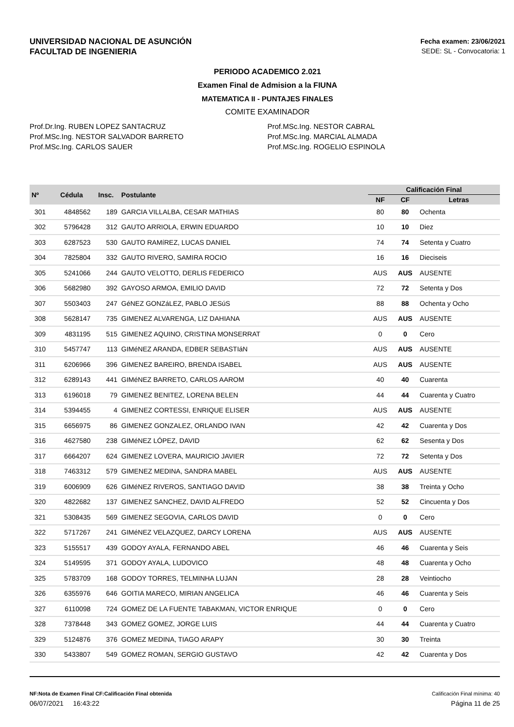UNIVERSIDAD NACIONAL DE ASUNCIÓN
FACULTAD DE INGENIERIA
Fecha examen: 23/06/2021
SEDE: SL - Convocatoria: 1
PERIODO ACADEMICO 2.021
Examen Final de Admision a la FIUNA
MATEMATICA II - PUNTAJES FINALES
COMITE EXAMINADOR
Prof.Dr.Ing. RUBEN LOPEZ SANTACRUZ
Prof.MSc.Ing. NESTOR SALVADOR BARRETO
Prof.MSc.Ing. CARLOS SAUER
Prof.MSc.Ing. NESTOR CABRAL
Prof.MSc.Ing. MARCIAL ALMADA
Prof.MSc.Ing. ROGELIO ESPINOLA
| Nº | Cédula | Insc. | Postulante | Calificación Final | | |
| --- | --- | --- | --- | --- | --- | --- |
| | | | | NF | CF | Letras |
| 301 | 4848562 | 189 | GARCIA VILLALBA, CESAR MATHIAS | 80 | 80 | Ochenta |
| 302 | 5796428 | 312 | GAUTO ARRIOLA, ERWIN EDUARDO | 10 | 10 | Diez |
| 303 | 6287523 | 530 | GAUTO RAMíREZ, LUCAS DANIEL | 74 | 74 | Setenta y Cuatro |
| 304 | 7825804 | 332 | GAUTO RIVERO, SAMIRA ROCIO | 16 | 16 | Dieciseis |
| 305 | 5241066 | 244 | GAUTO VELOTTO, DERLIS FEDERICO | AUS | AUS | AUSENTE |
| 306 | 5682980 | 392 | GAYOSO ARMOA, EMILIO DAVID | 72 | 72 | Setenta y Dos |
| 307 | 5503403 | 247 | GéNEZ GONZáLEZ, PABLO JESúS | 88 | 88 | Ochenta y Ocho |
| 308 | 5628147 | 735 | GIMENEZ ALVARENGA, LIZ DAHIANA | AUS | AUS | AUSENTE |
| 309 | 4831195 | 515 | GIMENEZ AQUINO, CRISTINA MONSERRAT | 0 | 0 | Cero |
| 310 | 5457747 | 113 | GIMéNEZ ARANDA, EDBER SEBASTIáN | AUS | AUS | AUSENTE |
| 311 | 6206966 | 396 | GIMENEZ BAREIRO, BRENDA ISABEL | AUS | AUS | AUSENTE |
| 312 | 6289143 | 441 | GIMéNEZ BARRETO, CARLOS AAROM | 40 | 40 | Cuarenta |
| 313 | 6196018 | 79 | GIMENEZ BENITEZ, LORENA BELEN | 44 | 44 | Cuarenta y Cuatro |
| 314 | 5394455 | 4 | GIMENEZ CORTESSI, ENRIQUE ELISER | AUS | AUS | AUSENTE |
| 315 | 6656975 | 86 | GIMENEZ GONZALEZ, ORLANDO IVAN | 42 | 42 | Cuarenta y Dos |
| 316 | 4627580 | 238 | GIMéNEZ LÓPEZ, DAVID | 62 | 62 | Sesenta y Dos |
| 317 | 6664207 | 624 | GIMENEZ LOVERA, MAURICIO JAVIER | 72 | 72 | Setenta y Dos |
| 318 | 7463312 | 579 | GIMENEZ MEDINA, SANDRA MABEL | AUS | AUS | AUSENTE |
| 319 | 6006909 | 626 | GIMéNEZ RIVEROS, SANTIAGO DAVID | 38 | 38 | Treinta y Ocho |
| 320 | 4822682 | 137 | GIMENEZ SANCHEZ, DAVID ALFREDO | 52 | 52 | Cincuenta y Dos |
| 321 | 5308435 | 569 | GIMENEZ SEGOVIA, CARLOS DAVID | 0 | 0 | Cero |
| 322 | 5717267 | 241 | GIMéNEZ VELAZQUEZ, DARCY LORENA | AUS | AUS | AUSENTE |
| 323 | 5155517 | 439 | GODOY AYALA, FERNANDO ABEL | 46 | 46 | Cuarenta y Seis |
| 324 | 5149595 | 371 | GODOY AYALA, LUDOVICO | 48 | 48 | Cuarenta y Ocho |
| 325 | 5783709 | 168 | GODOY TORRES, TELMINHA LUJAN | 28 | 28 | Veintiocho |
| 326 | 6355976 | 646 | GOITIA MARECO, MIRIAN ANGELICA | 46 | 46 | Cuarenta y Seis |
| 327 | 6110098 | 724 | GOMEZ DE LA FUENTE TABAKMAN, VICTOR ENRIQUE | 0 | 0 | Cero |
| 328 | 7378448 | 343 | GOMEZ GOMEZ, JORGE LUIS | 44 | 44 | Cuarenta y Cuatro |
| 329 | 5124876 | 376 | GOMEZ MEDINA, TIAGO ARAPY | 30 | 30 | Treinta |
| 330 | 5433807 | 549 | GOMEZ ROMAN, SERGIO GUSTAVO | 42 | 42 | Cuarenta y Dos |
NF:Nota de Examen Final CF:Calificación Final obtenida Calificación Final mínima: 40
06/07/2021 16:43:22 Página 11 de 25